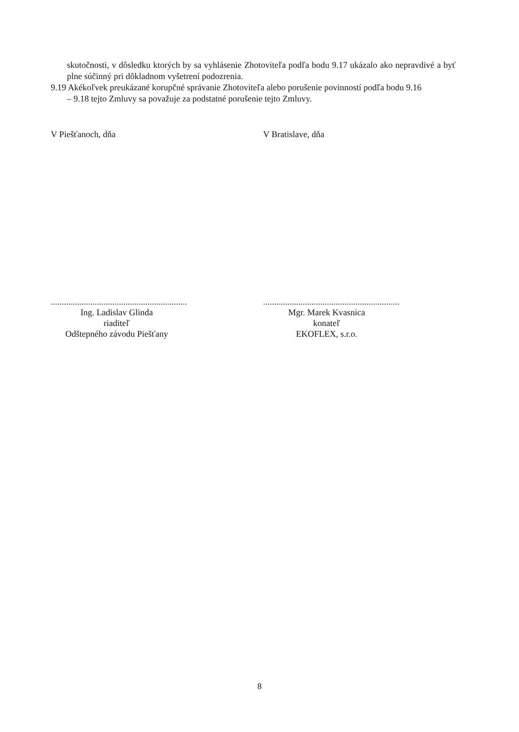skutočnosti, v dôsledku ktorých by sa vyhlásenie Zhotoviteľa podľa bodu 9.17 ukázalo ako nepravdivé a byť plne súčinný pri dôkladnom vyšetrení podozrenia.
9.19 Akékoľvek preukázané korupčné správanie Zhotoviteľa alebo porušenie povinností podľa bodu 9.16
– 9.18 tejto Zmluvy sa považuje za podstatné porušenie tejto Zmluvy.
V Piešťanoch, dňa V Bratislave, dňa
..............................................................
Ing. Ladislav Glinda
riaditeľ
Odštepného závodu Piešťany
..............................................................
Mgr. Marek Kvasnica
konateľ
EKOFLEX, s.r.o.
8